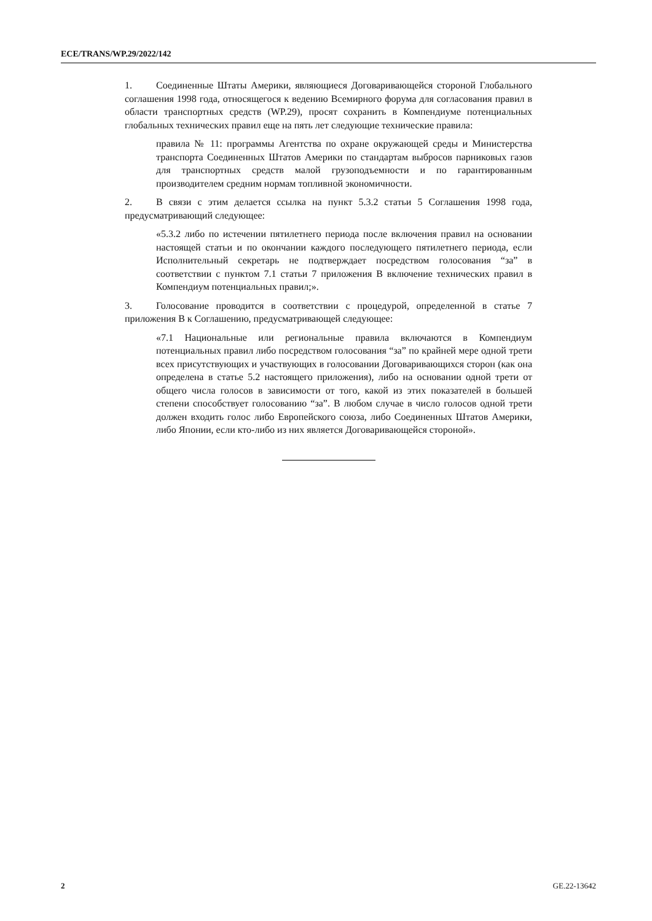ECE/TRANS/WP.29/2022/142
1. Соединенные Штаты Америки, являющиеся Договаривающейся стороной Глобального соглашения 1998 года, относящегося к ведению Всемирного форума для согласования правил в области транспортных средств (WP.29), просят сохранить в Компендиуме потенциальных глобальных технических правил еще на пять лет следующие технические правила:
правила № 11: программы Агентства по охране окружающей среды и Министерства транспорта Соединенных Штатов Америки по стандартам выбросов парниковых газов для транспортных средств малой грузоподъемности и по гарантированным производителем средним нормам топливной экономичности.
2. В связи с этим делается ссылка на пункт 5.3.2 статьи 5 Соглашения 1998 года, предусматривающий следующее:
«5.3.2 либо по истечении пятилетнего периода после включения правил на основании настоящей статьи и по окончании каждого последующего пятилетнего периода, если Исполнительный секретарь не подтверждает посредством голосования “за” в соответствии с пунктом 7.1 статьи 7 приложения B включение технических правил в Компендиум потенциальных правил;».
3. Голосование проводится в соответствии с процедурой, определенной в статье 7 приложения B к Соглашению, предусматривающей следующее:
«7.1 Национальные или региональные правила включаются в Компендиум потенциальных правил либо посредством голосования “за” по крайней мере одной трети всех присутствующих и участвующих в голосовании Договаривающихся сторон (как она определена в статье 5.2 настоящего приложения), либо на основании одной трети от общего числа голосов в зависимости от того, какой из этих показателей в большей степени способствует голосованию “за”. В любом случае в число голосов одной трети должен входить голос либо Европейского союза, либо Соединенных Штатов Америки, либо Японии, если кто-либо из них является Договаривающейся стороной».
2 GE.22-13642